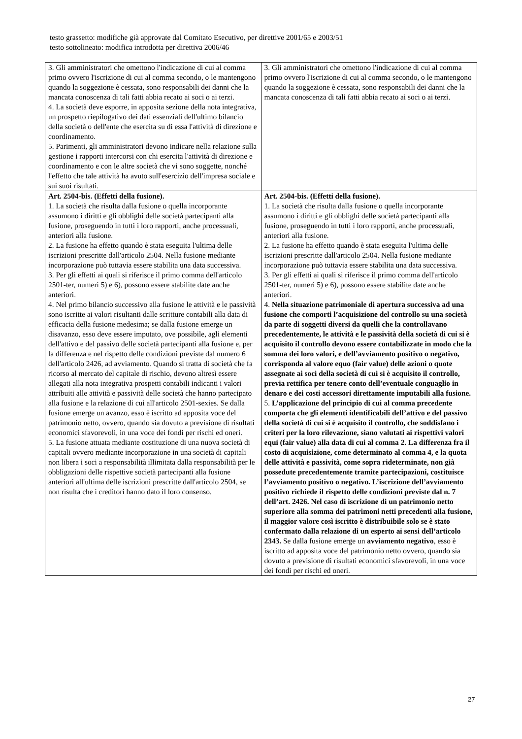testo grassetto: modifiche già approvate dal Comitato Esecutivo, per direttive 2001/65 e 2003/51
testo sottolineato: modifica introdotta per direttiva 2006/46
| 3. Gli amministratori che omettono l'indicazione di cui al comma primo ovvero l'iscrizione di cui al comma secondo, o le mantengono quando la soggezione è cessata, sono responsabili dei danni che la mancata conoscenza di tali fatti abbia recato ai soci o ai terzi. 4. La società deve esporre, in apposita sezione della nota integrativa, un prospetto riepilogativo dei dati essenziali dell'ultimo bilancio della società o dell'ente che esercita su di essa l'attività di direzione e coordinamento. 5. Parimenti, gli amministratori devono indicare nella relazione sulla gestione i rapporti intercorsi con chi esercita l'attività di direzione e coordinamento e con le altre società che vi sono soggette, nonché l'effetto che tale attività ha avuto sull'esercizio dell'impresa sociale e sui suoi risultati. | 3. Gli amministratori che omettono l'indicazione di cui al comma primo ovvero l'iscrizione di cui al comma secondo, o le mantengono quando la soggezione è cessata, sono responsabili dei danni che la mancata conoscenza di tali fatti abbia recato ai soci o ai terzi. |
| Art. 2504-bis. (Effetti della fusione). 1. La società che risulta dalla fusione o quella incorporante assumono i diritti e gli obblighi delle società partecipanti alla fusione, proseguendo in tutti i loro rapporti, anche processuali, anteriori alla fusione. 2. La fusione ha effetto quando è stata eseguita l'ultima delle iscrizioni prescritte dall'articolo 2504. Nella fusione mediante incorporazione può tuttavia essere stabilita una data successiva. 3. Per gli effetti ai quali si riferisce il primo comma dell'articolo 2501-ter, numeri 5) e 6), possono essere stabilite date anche anteriori. 4. Nel primo bilancio successivo alla fusione le attività e le passività sono iscritte ai valori risultanti dalle scritture contabili alla data di efficacia della fusione medesima; se dalla fusione emerge un disavanzo, esso deve essere imputato, ove possibile, agli elementi dell'attivo e del passivo delle società partecipanti alla fusione e, per la differenza e nel rispetto delle condizioni previste dal numero 6 dell'articolo 2426, ad avviamento. Quando si tratta di società che fa ricorso al mercato del capitale di rischio, devono altresì essere allegati alla nota integrativa prospetti contabili indicanti i valori attribuiti alle attività e passività delle società che hanno partecipato alla fusione e la relazione di cui all'articolo 2501-sexies. Se dalla fusione emerge un avanzo, esso è iscritto ad apposita voce del patrimonio netto, ovvero, quando sia dovuto a previsione di risultati economici sfavorevoli, in una voce dei fondi per rischi ed oneri. 5. La fusione attuata mediante costituzione di una nuova società di capitali ovvero mediante incorporazione in una società di capitali non libera i soci a responsabilità illimitata dalla responsabilità per le obbligazioni delle rispettive società partecipanti alla fusione anteriori all'ultima delle iscrizioni prescritte dall'articolo 2504, se non risulta che i creditori hanno dato il loro consenso. | Art. 2504-bis. (Effetti della fusione). 1. La società che risulta dalla fusione o quella incorporante assumono i diritti e gli obblighi delle società partecipanti alla fusione, proseguendo in tutti i loro rapporti, anche processuali, anteriori alla fusione. 2. La fusione ha effetto quando è stata eseguita l'ultima delle iscrizioni prescritte dall'articolo 2504. Nella fusione mediante incorporazione può tuttavia essere stabilita una data successiva. 3. Per gli effetti ai quali si riferisce il primo comma dell'articolo 2501-ter, numeri 5) e 6), possono essere stabilite date anche anteriori. 4. Nella situazione patrimoniale di apertura successiva ad una fusione che comporti l’acquisizione del controllo su una società da parte di soggetti diversi da quelli che la controllavano precedentemente, le attività e le passività della società di cui si è acquisito il controllo devono essere contabilizzate in modo che la somma dei loro valori, e dell’avviamento positivo o negativo, corrisponda al valore equo (fair value) delle azioni o quote assegnate ai soci della società di cui si è acquisito il controllo, previa rettifica per tenere conto dell’eventuale conguaglio in denaro e dei costi accessori direttamente imputabili alla fusione. 5. L’applicazione del principio di cui al comma precedente comporta che gli elementi identificabili dell’attivo e del passivo della società di cui si è acquisito il controllo, che soddisfano i criteri per la loro rilevazione, siano valutati ai rispettivi valori equi (fair value) alla data di cui al comma 2. La differenza fra il costo di acquisizione, come determinato al comma 4, e la quota delle attività e passività, come sopra rideterminate, non già possedute precedentemente tramite partecipazioni, costituisce l’avviamento positivo o negativo. L’iscrizione dell’avviamento positivo richiede il rispetto delle condizioni previste dal n. 7 dell’art. 2426. Nel caso di iscrizione di un patrimonio netto superiore alla somma dei patrimoni netti precedenti alla fusione, il maggior valore così iscritto è distribuibile solo se è stato confermato dalla relazione di un esperto ai sensi dell’articolo 2343. Se dalla fusione emerge un avviamento negativo , esso è iscritto ad apposita voce del patrimonio netto ovvero, quando sia dovuto a previsione di risultati economici sfavorevoli, in una voce dei fondi per rischi ed oneri. |
27